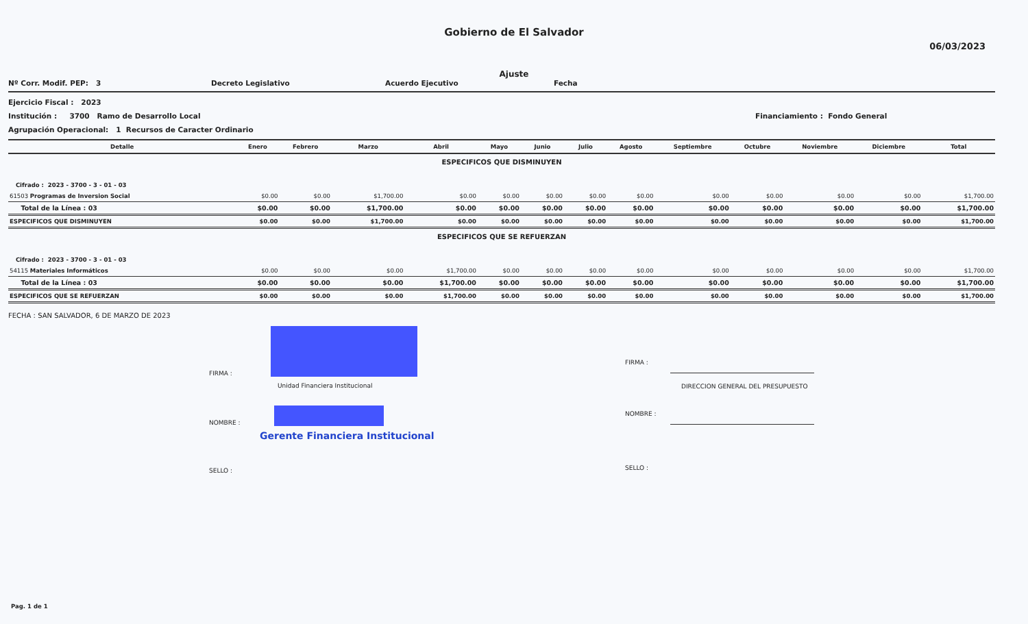Gobierno de El Salvador
06/03/2023
Ajuste
Nº Corr. Modif. PEP: 3 Decreto Legislativo Acuerdo Ejecutivo Fecha
Ejercicio Fiscal : 2023
Institución : 3700 Ramo de Desarrollo Local Financiamiento : Fondo General
Agrupación Operacional: 1 Recursos de Caracter Ordinario
| Detalle | Enero | Febrero | Marzo | Abril | Mayo | Junio | Julio | Agosto | Septiembre | Octubre | Noviembre | Diciembre | Total |
| --- | --- | --- | --- | --- | --- | --- | --- | --- | --- | --- | --- | --- | --- |
| ESPECIFICOS QUE DISMINUYEN | | | | | | | | | | | | | |
| Cifrado : 2023 - 3700 - 3 - 01 - 03 | | | | | | | | | | | | | |
| 61503 Programas de Inversion Social | $0.00 | $0.00 | $1,700.00 | $0.00 | $0.00 | $0.00 | $0.00 | $0.00 | $0.00 | $0.00 | $0.00 | $0.00 | $1,700.00 |
| Total de la Línea : 03 | $0.00 | $0.00 | $1,700.00 | $0.00 | $0.00 | $0.00 | $0.00 | $0.00 | $0.00 | $0.00 | $0.00 | $0.00 | $1,700.00 |
| ESPECIFICOS QUE DISMINUYEN | $0.00 | $0.00 | $1,700.00 | $0.00 | $0.00 | $0.00 | $0.00 | $0.00 | $0.00 | $0.00 | $0.00 | $0.00 | $1,700.00 |
| ESPECIFICOS QUE SE REFUERZAN | | | | | | | | | | | | | |
| Cifrado : 2023 - 3700 - 3 - 01 - 03 | | | | | | | | | | | | | |
| 54115 Materiales Informáticos | $0.00 | $0.00 | $0.00 | $1,700.00 | $0.00 | $0.00 | $0.00 | $0.00 | $0.00 | $0.00 | $0.00 | $0.00 | $1,700.00 |
| Total de la Línea : 03 | $0.00 | $0.00 | $0.00 | $1,700.00 | $0.00 | $0.00 | $0.00 | $0.00 | $0.00 | $0.00 | $0.00 | $0.00 | $1,700.00 |
| ESPECIFICOS QUE SE REFUERZAN | $0.00 | $0.00 | $0.00 | $1,700.00 | $0.00 | $0.00 | $0.00 | $0.00 | $0.00 | $0.00 | $0.00 | $0.00 | $1,700.00 |
FECHA : SAN SALVADOR, 6 DE MARZO DE 2023
FIRMA :
Unidad Financiera Institucional
NOMBRE :
Gerente Financiera Institucional
SELLO :
FIRMA :
DIRECCION GENERAL DEL PRESUPUESTO
NOMBRE :
SELLO :
Pag. 1 de 1